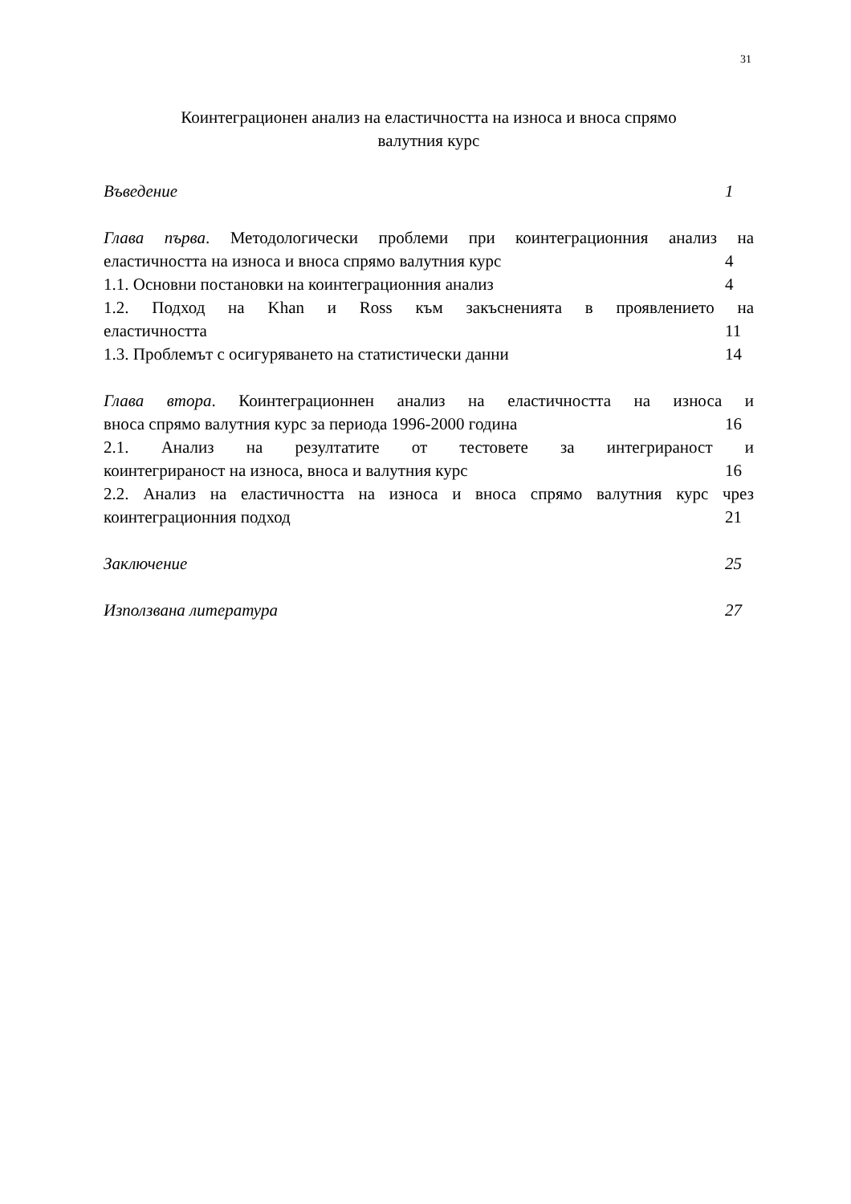31
Коинтеграционен анализ на еластичността на износа и вноса спрямо
валутния курс
Въведение 1
Глава първа. Методологически проблеми при коинтеграционния анализ на
еластичността на износа и вноса спрямо валутния курс 4
1.1. Основни постановки на коинтеграционния анализ 4
1.2. Подход на Khan и Ross към закъсненията в проявлението на
еластичността 11
1.3. Проблемът с осигуряването на статистически данни 14
Глава втора. Коинтеграционнен анализ на еластичността на износа и
вноса спрямо валутния курс за периода 1996-2000 година 16
2.1. Анализ на резултатите от тестовете за интегрираност и
коинтегрираност на износа, вноса и валутния курс 16
2.2. Анализ на еластичността на износа и вноса спрямо валутния курс чрез
коинтеграционния подход 21
Заключение 25
Използвана литература 27